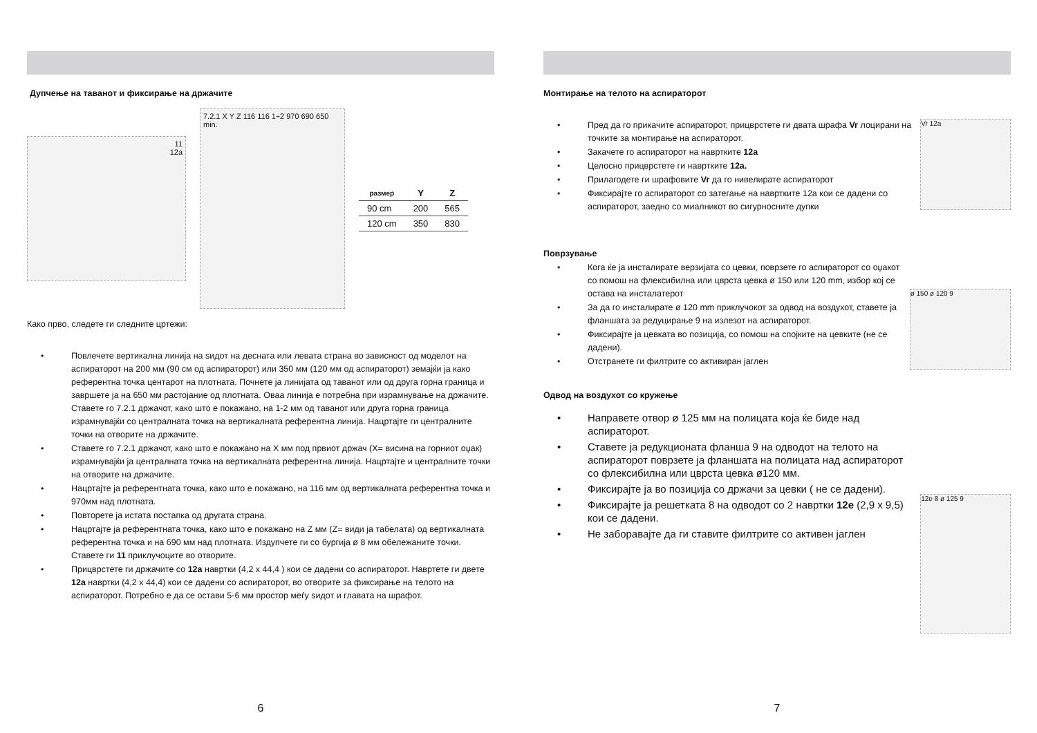Дупчење на таванот и фиксирање на држачите
11
12a
7.2.1 X Y Z 116 116 1÷2 970 690 650 min.
| размер | Y | Z |
| --- | --- | --- |
| 90 cm | 200 | 565 |
| 120 cm | 350 | 830 |
Како прво, следете ги следните цртежи:
• Повлечете вертикална линија на ѕидот на десната или левата страна во зависност од моделот на аспираторот на 200 мм (90 см од аспираторот) или 350 мм (120 мм од аспираторот) земајќи ја како референтна точка центарот на плотната. Почнете ја линијата од таванот или од друга горна граница и завршете ја на 650 мм растојание од плотната. Оваа линија е потребна при израмнување на држачите. Ставете го 7.2.1 држачот, како што е покажано, на 1-2 мм од таванот или друга горна граница израмнувајќи со централната точка на вертикалната референтна линија. Нацртајте ги централните точки на отворите на држачите.
• Ставете го 7.2.1 држачот, како што е покажано на X мм под првиот држач (X= висина на горниот оџак) израмнувајќи ја централната точка на вертикалната референтна линија. Нацртајте и централните точки на отворите на држачите.
• Нацртајте ја референтната точка, како што е покажано, на 116 мм од вертикалната референтна точка и 970мм над плотната.
• Повторете ја истата постапка од другата страна.
• Нацртајте ја референтната точка, како што е покажано на Z мм (Z= види ја табелата) од вертикалната референтна точка и на 690 мм над плотната. Издупчете ги со бургија ø 8 мм обележаните точки. Ставете ги 11 приклучоците во отворите.
• Прицврстете ги држачите со 12а навртки (4,2 x 44,4 ) кои се дадени со аспираторот. Навртете ги двете 12а навртки (4,2 x 44,4) кои се дадени со аспираторот, во отворите за фиксирање на телото на аспираторот. Потребно е да се остави 5-6 мм простор меѓу ѕидот и главата на шрафот.
6
Монтирање на телото на аспираторот
• Пред да го прикачите аспираторот, прицврстете ги двата шрафа Vr лоцирани на точките за монтирање на аспираторот.
• Закачете го аспираторот на навртките 12а
• Целосно прицврстете ги навртките 12а.
• Прилагодете ги шрафовите Vr да го нивелирате аспираторот
• Фиксирајте го аспираторот со затегање на навртките 12а кои се дадени со аспираторот, заедно со миалникот во сигурносните дупки
Vr 12a
Поврзување
• Кога ќе ја инсталирате верзијата со цевки, поврзете го аспираторот со оџакот со помош на флексибилна или цврста цевка ø 150 или 120 mm, избор кој се остава на инсталатерот
• За да го инсталирате ø 120 mm приклучокот за одвод на воздухот, ставете ја фланшата за редуцирање 9 на излезот на аспираторот.
• Фиксирајте ја цевката во позиција, со помош на спојките на цевките (не се дадени).
• Отстранете ги филтрите со активиран јаглен
ø 150 ø 120 9
Одвод на воздухот со кружење
• Направете отвор ø 125 мм на полицата која ќе биде над аспираторот.
• Ставете ја редукционата фланша 9 на одводот на телото на аспираторот поврзете ја фланшата на полицата над аспираторот со флексибилна или цврста цевка ø120 мм.
• Фиксирајте ја во позиција со држачи за цевки ( не се дадени).
• Фиксирајте ја решетката 8 на одводот со 2 навртки 12е (2,9 x 9,5) кои се дадени.
• Не заборавајте да ги ставите филтрите со активен јаглен
12e 8 ø 125 9
7